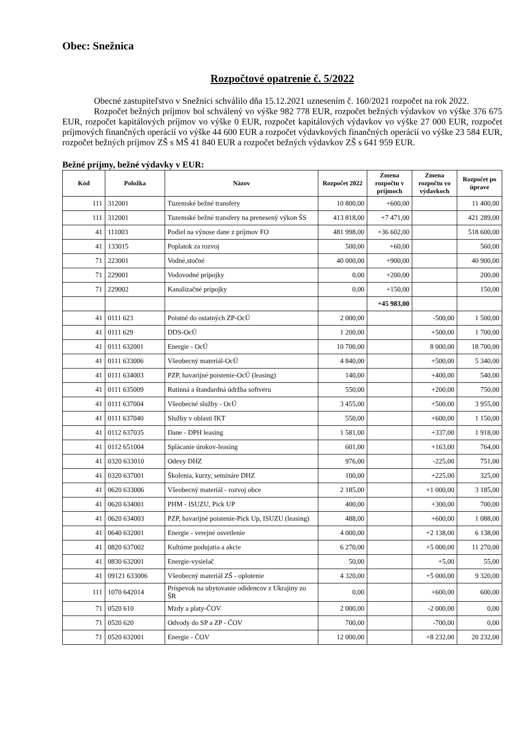Obec: Snežnica
Rozpočtové opatrenie č. 5/2022
Obecné zastupiteľstvo v Snežnici schválilo dňa 15.12.2021 uznesením č. 160/2021 rozpočet na rok 2022.
Rozpočet bežných príjmov bol schválený vo výške 982 778 EUR, rozpočet bežných výdavkov vo výške 376 675 EUR, rozpočet kapitálových príjmov vo výške 0 EUR, rozpočet kapitálových výdavkov vo výške 27 000 EUR, rozpočet príjmových finančných operácií vo výške 44 600 EUR a rozpočet výdavkových finančných operácií vo výške 23 584 EUR, rozpočet bežných príjmov ZŠ s MŠ 41 840 EUR a rozpočet bežných výdavkov ZŠ s 641 959 EUR.
Bežné príjmy, bežné výdavky v EUR:
| Kód | Položka | Názov | Rozpočet 2022 | Zmena rozpočtu v príjmoch | Zmena rozpočtu vo výdavkoch | Rozpočet po úprave |
| --- | --- | --- | --- | --- | --- | --- |
| 111 | 312001 | Tuzemské bežné transfery | 10 800,00 | +600,00 | | 11 400,00 |
| 111 | 312001 | Tuzemské bežné transfery na prenesený výkon ŠS | 413 818,00 | +7 471,00 | | 421 289,00 |
| 41 | 111003 | Podiel na výnose dane z príjmov FO | 481 998,00 | +36 602,00 | | 518 600,00 |
| 41 | 133015 | Poplatok za rozvoj | 500,00 | +60,00 | | 560,00 |
| 71 | 223001 | Vodné,stočné | 40 000,00 | +900,00 | | 40 900,00 |
| 71 | 229001 | Vodovodné prípojky | 0,00 | +200,00 | | 200,00 |
| 71 | 229002 | Kanalizačné prípojky | 0,00 | +150,00 | | 150,00 |
| | | | | +45 983,00 | | |
| 41 | 0111 623 | Poistné do ostatných ZP-OcÚ | 2 000,00 | | -500,00 | 1 500,00 |
| 41 | 0111 629 | DDS-OcÚ | 1 200,00 | | +500,00 | 1 700,00 |
| 41 | 0111 632001 | Energie - OcÚ | 10 700,00 | | 8 000,00 | 18 700,00 |
| 41 | 0111 633006 | Všeobecný materiál-OcÚ | 4 840,00 | | +500,00 | 5 340,00 |
| 41 | 0111 634003 | PZP, havarijné poistenie-OcÚ (leasing) | 140,00 | | +400,00 | 540,00 |
| 41 | 0111 635009 | Rutinná a štandardná údržba softvéru | 550,00 | | +200,00 | 750,00 |
| 41 | 0111 637004 | Všeobecné služby - OcÚ | 3 455,00 | | +500,00 | 3 955,00 |
| 41 | 0111 637040 | Služby v oblasti IKT | 550,00 | | +600,00 | 1 150,00 |
| 41 | 0112 637035 | Dane - DPH leasing | 1 581,00 | | +337,00 | 1 918,00 |
| 41 | 0112 651004 | Splácanie úrokov-leasing | 601,00 | | +163,00 | 764,00 |
| 41 | 0320 633010 | Odevy DHZ | 976,00 | | -225,00 | 751,00 |
| 41 | 0320 637001 | Školenia, kurzy, semináre DHZ | 100,00 | | +225,00 | 325,00 |
| 41 | 0620 633006 | Všeobecný materiál - rozvoj obce | 2 185,00 | | +1 000,00 | 3 185,00 |
| 41 | 0620 634001 | PHM - ISUZU, Pick UP | 400,00 | | +300,00 | 700,00 |
| 41 | 0620 634003 | PZP, havarijné poistenie-Pick Up, ISUZU (leasing) | 488,00 | | +600,00 | 1 088,00 |
| 41 | 0640 632001 | Energie - verejné osvetlenie | 4 000,00 | | +2 138,00 | 6 138,00 |
| 41 | 0820 637002 | Kultúrne podujatia a akcie | 6 270,00 | | +5 000,00 | 11 270,00 |
| 41 | 0830 632001 | Energie-vysielač | 50,00 | | +5,00 | 55,00 |
| 41 | 09121 633006 | Všeobecný materiál ZŠ - oplotenie | 4 320,00 | | +5 000,00 | 9 320,00 |
| 111 | 1070 642014 | Príspevok na ubytovanie odídencov z Ukrajiny zo ŠR | 0,00 | | +600,00 | 600,00 |
| 71 | 0520 610 | Mzdy a platy-ČOV | 2 000,00 | | -2 000,00 | 0,00 |
| 71 | 0520 620 | Odvody do SP a ZP - ČOV | 700,00 | | -700,00 | 0,00 |
| 71 | 0520 632001 | Energie - ČOV | 12 000,00 | | +8 232,00 | 20 232,00 |